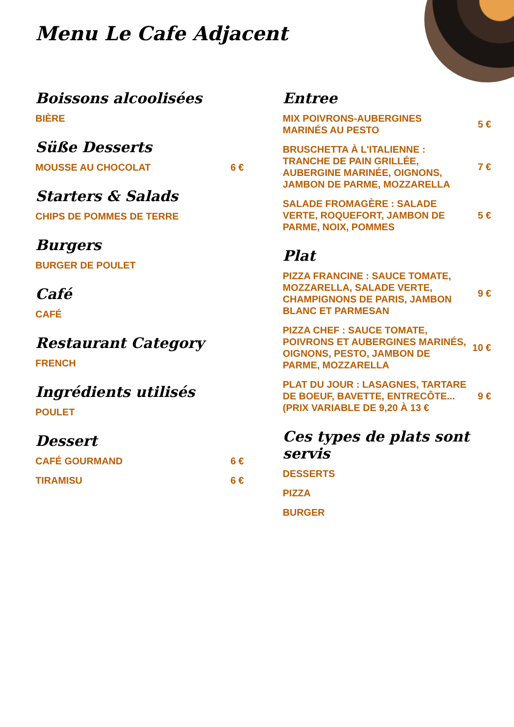Menu Le Cafe Adjacent
Boissons alcoolisées
BIÈRE
Süße Desserts
MOUSSE AU CHOCOLAT 6 €
Starters & Salads
CHIPS DE POMMES DE TERRE
Burgers
BURGER DE POULET
Café
CAFÉ
Restaurant Category
FRENCH
Ingrédients utilisés
POULET
Dessert
CAFÉ GOURMAND 6 €
TIRAMISU 6 €
Entree
MIX POIVRONS-AUBERGINES MARINÉS AU PESTO 5 €
BRUSCHETTA À L'ITALIENNE : TRANCHE DE PAIN GRILLÉE, AUBERGINE MARINÉE, OIGNONS, JAMBON DE PARME, MOZZARELLA 7 €
SALADE FROMAGÈRE : SALADE VERTE, ROQUEFORT, JAMBON DE PARME, NOIX, POMMES 5 €
Plat
PIZZA FRANCINE : SAUCE TOMATE, MOZZARELLA, SALADE VERTE, CHAMPIGNONS DE PARIS, JAMBON BLANC ET PARMESAN 9 €
PIZZA CHEF : SAUCE TOMATE, POIVRONS ET AUBERGINES MARINÉS, OIGNONS, PESTO, JAMBON DE PARME, MOZZARELLA 10 €
PLAT DU JOUR : LASAGNES, TARTARE DE BOEUF, BAVETTE, ENTRECÔTE... (PRIX VARIABLE DE 9,20 À 13 € 9 €
Ces types de plats sont servis
DESSERTS
PIZZA
BURGER